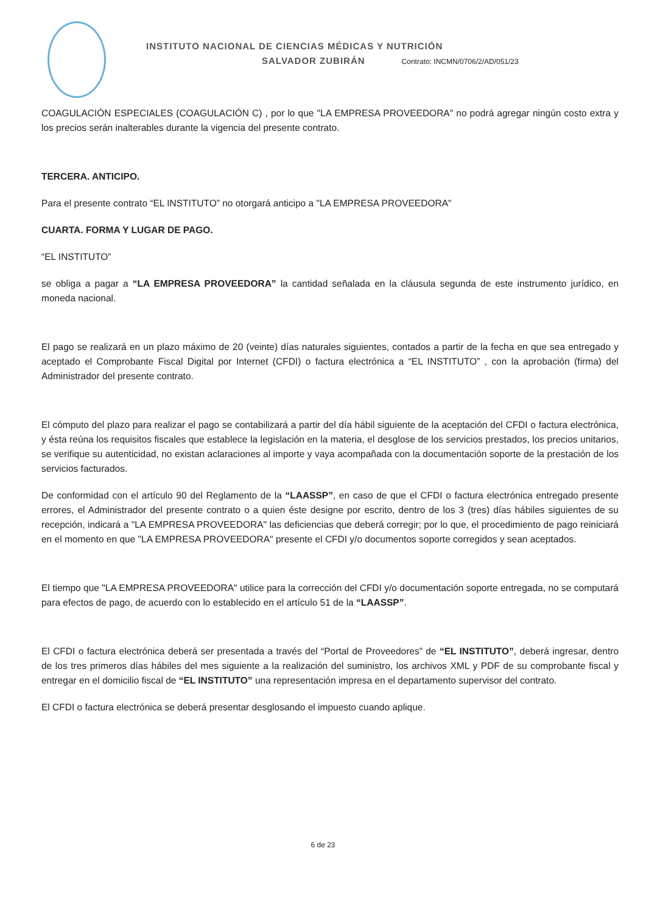INSTITUTO NACIONAL DE CIENCIAS MÉDICAS Y NUTRICIÓN
SALVADOR ZUBIRÁN Contrato: INCMN/0706/2/AD/051/23
COAGULACIÓN ESPECIALES (COAGULACIÓN C) , por lo que "LA EMPRESA PROVEEDORA" no podrá agregar ningún costo extra y los precios serán inalterables durante la vigencia del presente contrato.
TERCERA. ANTICIPO.
Para el presente contrato “EL INSTITUTO” no otorgará anticipo a "LA EMPRESA PROVEEDORA"
CUARTA. FORMA Y LUGAR DE PAGO.
“EL INSTITUTO”
se obliga a pagar a “LA EMPRESA PROVEEDORA” la cantidad señalada en la cláusula segunda de este instrumento jurídico, en moneda nacional.
El pago se realizará en un plazo máximo de 20 (veinte) días naturales siguientes, contados a partir de la fecha en que sea entregado y aceptado el Comprobante Fiscal Digital por Internet (CFDI) o factura electrónica a “EL INSTITUTO” , con la aprobación (firma) del Administrador del presente contrato.
El cómputo del plazo para realizar el pago se contabilizará a partir del día hábil siguiente de la aceptación del CFDI o factura electrónica, y ésta reúna los requisitos fiscales que establece la legislación en la materia, el desglose de los servicios prestados, los precios unitarios, se verifique su autenticidad, no existan aclaraciones al importe y vaya acompañada con la documentación soporte de la prestación de los servicios facturados.
De conformidad con el artículo 90 del Reglamento de la “LAASSP”, en caso de que el CFDI o factura electrónica entregado presente errores, el Administrador del presente contrato o a quien éste designe por escrito, dentro de los 3 (tres) días hábiles siguientes de su recepción, indicará a "LA EMPRESA PROVEEDORA" las deficiencias que deberá corregir; por lo que, el procedimiento de pago reiniciará en el momento en que "LA EMPRESA PROVEEDORA" presente el CFDI y/o documentos soporte corregidos y sean aceptados.
El tiempo que "LA EMPRESA PROVEEDORA" utilice para la corrección del CFDI y/o documentación soporte entregada, no se computará para efectos de pago, de acuerdo con lo establecido en el artículo 51 de la “LAASSP”.
El CFDI o factura electrónica deberá ser presentada a través del “Portal de Proveedores” de “EL INSTITUTO”, deberá ingresar, dentro de los tres primeros días hábiles del mes siguiente a la realización del suministro, los archivos XML y PDF de su comprobante fiscal y entregar en el domicilio fiscal de “EL INSTITUTO” una representación impresa en el departamento supervisor del contrato.
El CFDI o factura electrónica se deberá presentar desglosando el impuesto cuando aplique.
6 de 23